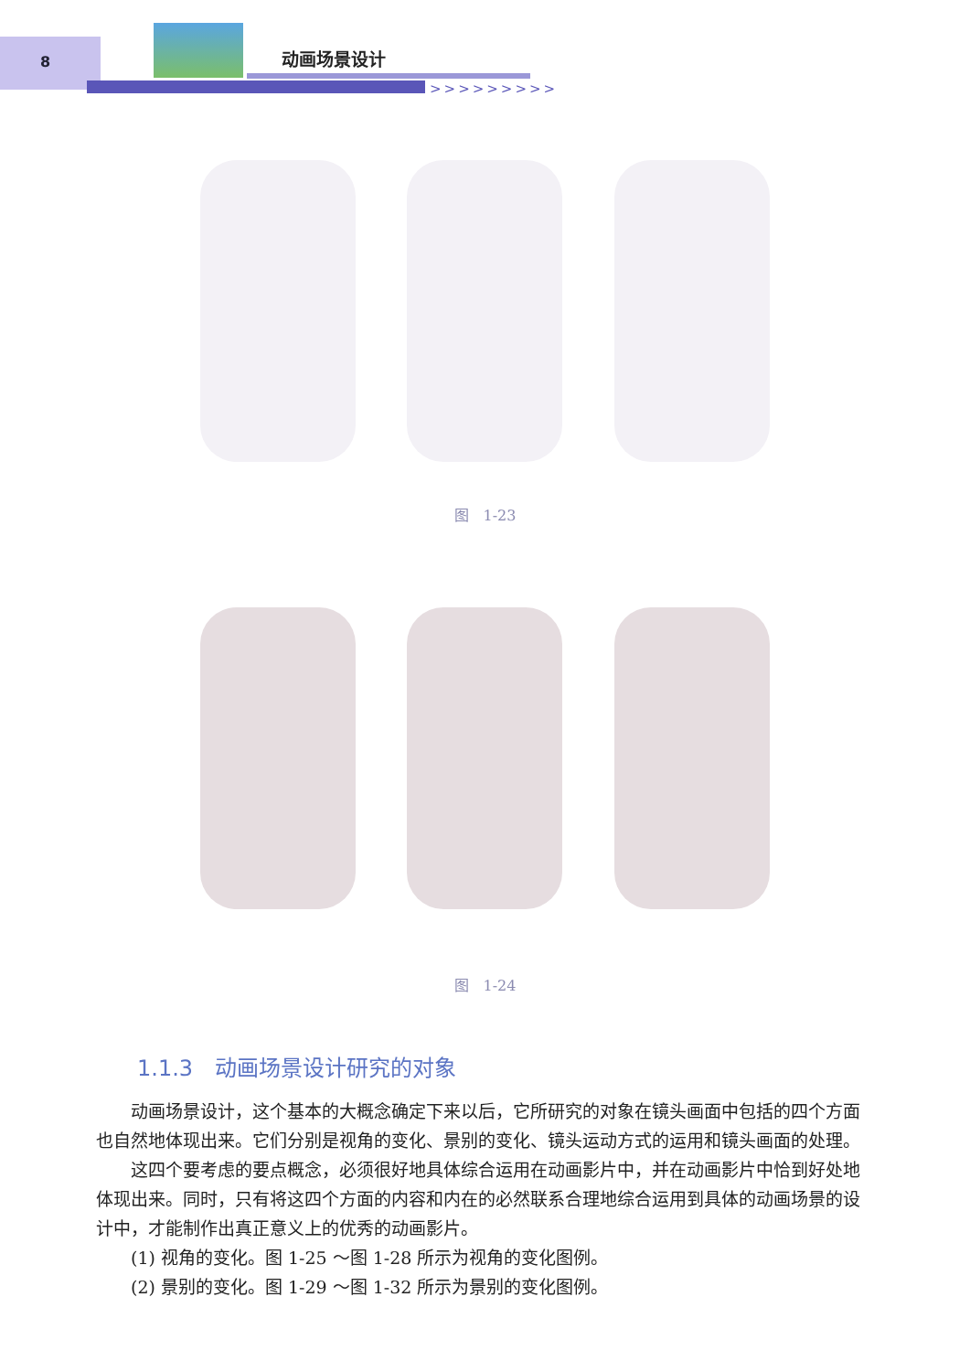8 动画场景设计
>>>>>>>>>
图　1-23
图　1-24
1.1.3　动画场景设计研究的对象
动画场景设计，这个基本的大概念确定下来以后，它所研究的对象在镜头画面中包括的四个方面也自然地体现出来。它们分别是视角的变化、景别的变化、镜头运动方式的运用和镜头画面的处理。
这四个要考虑的要点概念，必须很好地具体综合运用在动画影片中，并在动画影片中恰到好处地体现出来。同时，只有将这四个方面的内容和内在的必然联系合理地综合运用到具体的动画场景的设计中，才能制作出真正意义上的优秀的动画影片。
(1) 视角的变化。图 1-25 ～图 1-28 所示为视角的变化图例。
(2) 景别的变化。图 1-29 ～图 1-32 所示为景别的变化图例。